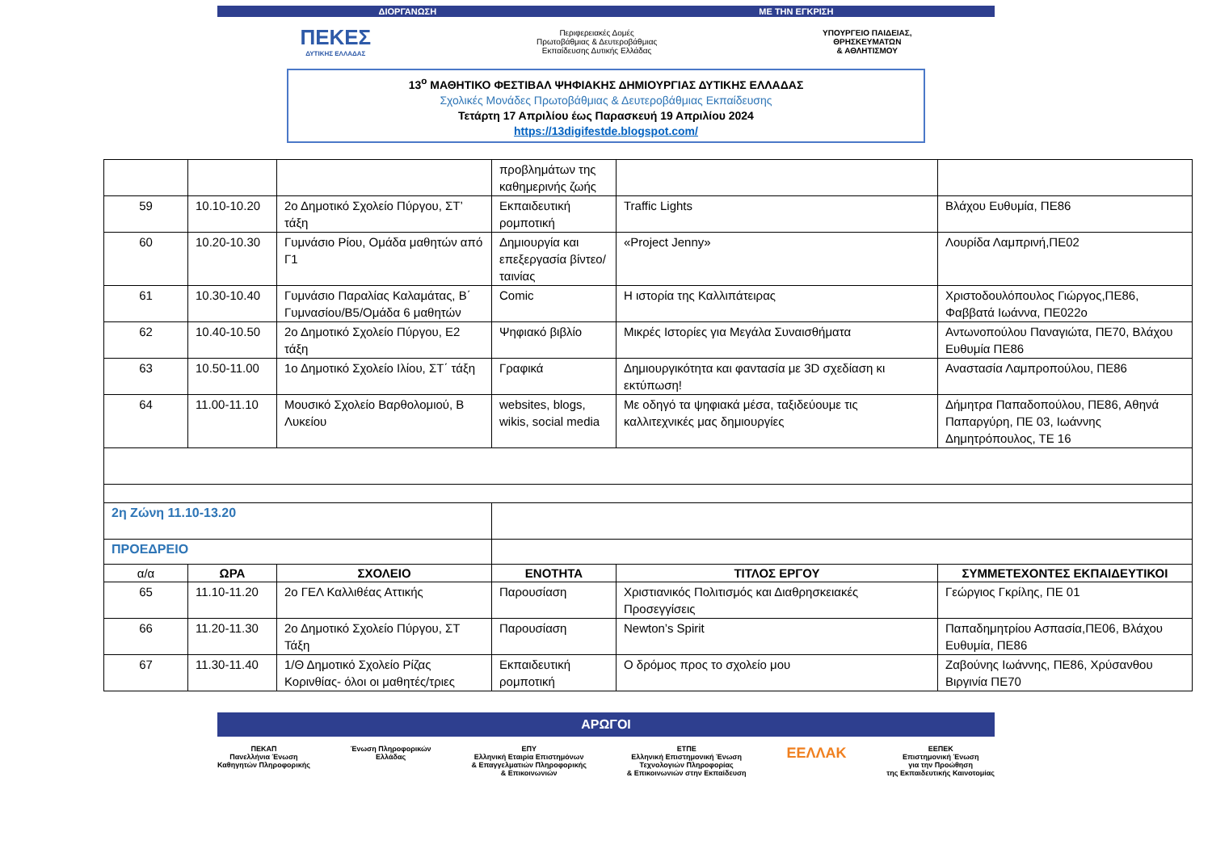ΔΙΟΡΓΑΝΩΣΗ ΜΕ ΤΗΝ ΕΓΚΡΙΣΗ
ΠΕΚΕΣ
ΔΥΤΙΚΗΣ ΕΛΛΑΔΑΣ
Περιφερειακές Δομές
Πρωτοβάθμιας & Δευτεροβάθμιας
Εκπαίδευσης Δυτικής Ελλάδας
ΥΠΟΥΡΓΕΙΟ ΠΑΙΔΕΙΑΣ,
ΘΡΗΣΚΕΥΜΑΤΩΝ
& ΑΘΛΗΤΙΣΜΟΥ
13<sup>ο</sup> ΜΑΘΗΤΙΚΟ ΦΕΣΤΙΒΑΛ ΨΗΦΙΑΚΗΣ ΔΗΜΙΟΥΡΓΙΑΣ ΔΥΤΙΚΗΣ ΕΛΛΑΔΑΣ
Σχολικές Μονάδες Πρωτοβάθμιας & Δευτεροβάθμιας Εκπαίδευσης
Τετάρτη 17 Απριλίου έως Παρασκευή 19 Απριλίου 2024
https://13digifestde.blogspot.com/
| | | | προβλημάτων της καθημερινής ζωής | | |
| 59 | 10.10-10.20 | 2ο Δημοτικό Σχολείο Πύργου, ΣΤ’ τάξη | Εκπαιδευτική ρομποτική | Traffic Lights | Βλάχου Ευθυμία, ΠΕ86 |
| 60 | 10.20-10.30 | Γυμνάσιο Ρίου, Ομάδα μαθητών από Γ1 | Δημιουργία και επεξεργασία βίντεο/ταινίας | «Project Jenny» | Λουρίδα Λαμπρινή,ΠΕ02 |
| 61 | 10.30-10.40 | Γυμνάσιο Παραλίας Καλαμάτας, Β΄ Γυμνασίου/Β5/Ομάδα 6 μαθητών | Comic | Η ιστορία της Καλλιπάτειρας | Χριστοδουλόπουλος Γιώργος,ΠΕ86, Φαββατά Ιωάννα, ΠΕ022ο |
| 62 | 10.40-10.50 | 2ο Δημοτικό Σχολείο Πύργου, Ε2 τάξη | Ψηφιακό βιβλίο | Μικρές Ιστορίες για Μεγάλα Συναισθήματα | Αντωνοπούλου Παναγιώτα, ΠΕ70, Βλάχου Ευθυμία ΠΕ86 |
| 63 | 10.50-11.00 | 1ο Δημοτικό Σχολείο Ιλίου, ΣΤ΄ τάξη | Γραφικά | Δημιουργικότητα και φαντασία με 3D σχεδίαση κι εκτύπωση! | Αναστασία Λαμπροπούλου, ΠΕ86 |
| 64 | 11.00-11.10 | Μουσικό Σχολείο Βαρθολομιού, Β Λυκείου | websites, blogs, wikis, social media | Με οδηγό τα ψηφιακά μέσα, ταξιδεύουμε τις καλλιτεχνικές μας δημιουργίες | Δήμητρα Παπαδοπούλου, ΠΕ86, Αθηνά Παπαργύρη, ΠΕ 03, Ιωάννης Δημητρόπουλος, ΤΕ 16 |
| 2η Ζώνη 11.10-13.20 | | | | | |
| ΠΡΟΕΔΡΕΙΟ | | | | | |
| α/α | ΩΡΑ | ΣΧΟΛΕΙΟ | ΕΝΟΤΗΤΑ | ΤΙΤΛΟΣ ΕΡΓΟΥ | ΣΥΜΜΕΤΕΧΟΝΤΕΣ ΕΚΠΑΙΔΕΥΤΙΚΟΙ |
| 65 | 11.10-11.20 | 2ο ΓΕΛ Καλλιθέας Αττικής | Παρουσίαση | Χριστιανικός Πολιτισμός και Διαθρησκειακές Προσεγγίσεις | Γεώργιος Γκρίλης, ΠΕ 01 |
| 66 | 11.20-11.30 | 2ο Δημοτικό Σχολείο Πύργου, ΣΤ Τάξη | Παρουσίαση | Newton’s Spirit | Παπαδημητρίου Ασπασία,ΠΕ06, Βλάχου Ευθυμία, ΠΕ86 |
| 67 | 11.30-11.40 | 1/Θ Δημοτικό Σχολείο Ρίζας Κορινθίας- όλοι οι μαθητές/τριες | Εκπαιδευτική ρομποτική | Ο δρόμος προς το σχολείο μου | Ζαβούνης Ιωάννης, ΠΕ86, Χρύσανθου Βιργινία ΠΕ70 |
ΑΡΩΓΟΙ
ΠΕΚΑΠ
Πανελλήνια Ένωση
Καθηγητών Πληροφορικής
Ένωση Πληροφορικών
Ελλάδας
ΕΠΥ
Ελληνική Εταιρία Επιστημόνων
& Επαγγελματιών Πληροφορικής
& Επικοινωνιών
ΕΤΠΕ
Ελληνική Επιστημονική Ένωση
Τεχνολογιών Πληροφορίας
& Επικοινωνιών στην Εκπαίδευση
ΕΕΛΛΑΚ
ΕΕΠΕΚ
Επιστημονική Ένωση
για την Προώθηση
της Εκπαιδευτικής Καινοτομίας